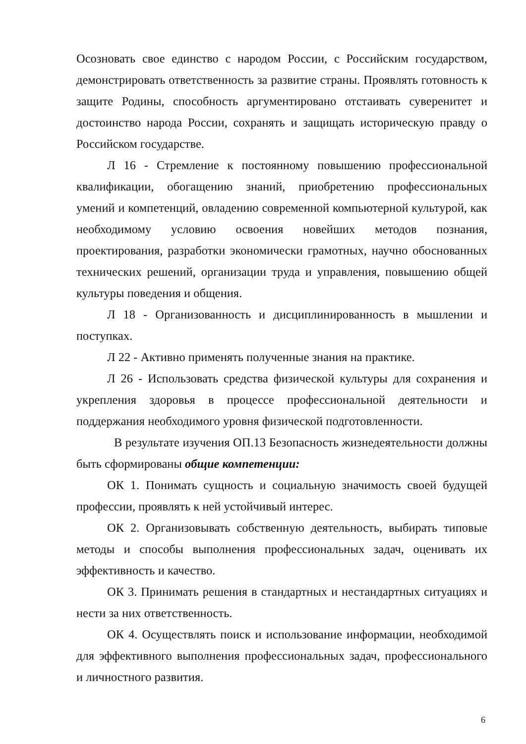Осозновать свое единство с народом России, с Российским государством, демонстрировать ответственность за развитие страны. Проявлять готовность к защите Родины, способность аргументировано отстаивать суверенитет и достоинство народа России, сохранять и защищать историческую правду о Российском государстве.
Л 16 - Стремление к постоянному повышению профессиональной квалификации, обогащению знаний, приобретению профессиональных умений и компетенций, овладению современной компьютерной культурой, как необходимому условию освоения новейших методов познания, проектирования, разработки экономически грамотных, научно обоснованных технических решений, организации труда и управления, повышению общей культуры поведения и общения.
Л 18 - Организованность и дисциплинированность в мышлении и поступках.
Л 22 - Активно применять полученные знания на практике.
Л 26 - Использовать средства физической культуры для сохранения и укрепления здоровья в процессе профессиональной деятельности и поддержания необходимого уровня физической подготовленности.
В результате изучения ОП.13 Безопасность жизнедеятельности должны быть сформированы общие компетенции:
ОК 1. Понимать сущность и социальную значимость своей будущей профессии, проявлять к ней устойчивый интерес.
ОК 2. Организовывать собственную деятельность, выбирать типовые методы и способы выполнения профессиональных задач, оценивать их эффективность и качество.
ОК 3. Принимать решения в стандартных и нестандартных ситуациях и нести за них ответственность.
ОК 4. Осуществлять поиск и использование информации, необходимой для эффективного выполнения профессиональных задач, профессионального и личностного развития.
6